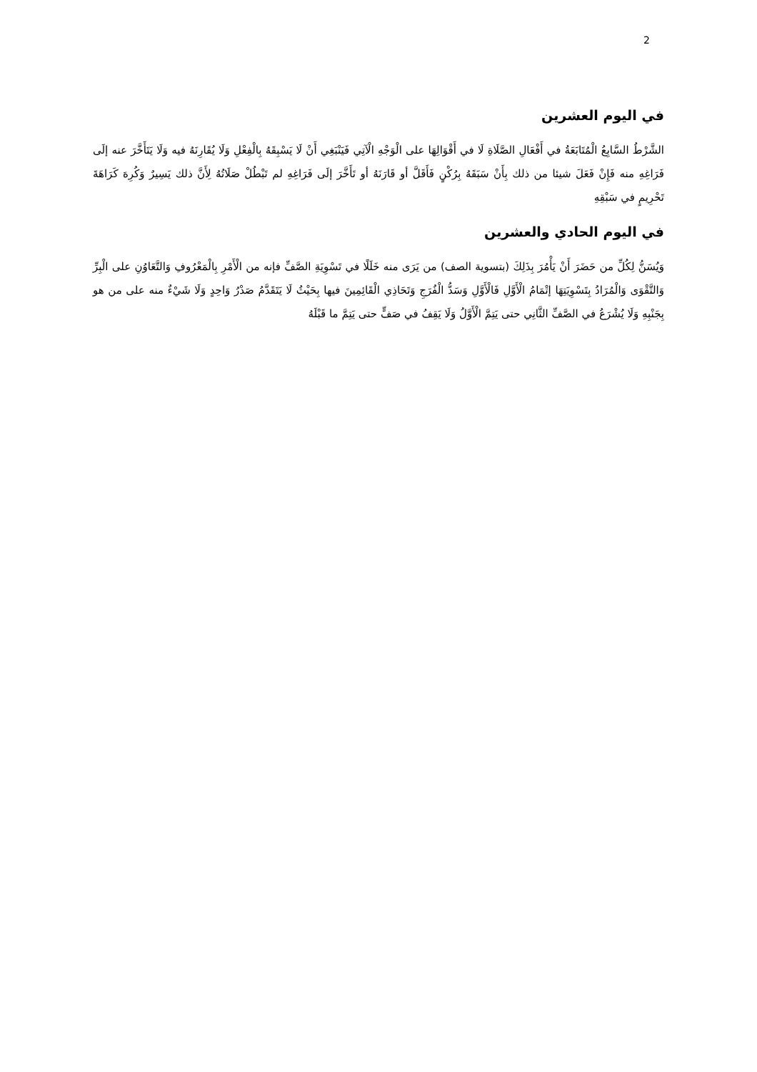2
في اليوم العشرين
الشَّرْطُ السَّابِعُ الْمُتَابَعَةُ في أَفْعَالِ الصَّلَاةِ لَا في أَقْوَالِهَا على الْوَجْهِ الْآتِي فَيَنْبَغِي أَنْ لَا يَسْبِقَهُ بِالْفِعْلِ وَلَا يُقَارِنَهُ فيه وَلَا يَتَأَخَّرَ عنه إلَى فَرَاغِهِ منه فَإِنْ فَعَلَ شيئا من ذلك بِأَنْ سَبَقَهُ بِرُكْنٍ فَأَقَلَّ أو قَارَنَهُ أو تَأَخَّرَ إلَى فَرَاغِهِ لم تَبْطُلْ صَلَاتُهُ لِأَنَّ ذلك يَسِيرٌ وَكُرِهَ كَرَاهَةَ تَحْرِيمٍ في سَبْقِهِ
في اليوم الحادي والعشرين
وَيُسَنُّ لِكُلِّ من حَضَرَ أَنْ يَأْمُرَ بِذَلِكَ (بتسوية الصف) من يَرَى منه خَلَلًا في تَسْوِيَةِ الصَّفِّ فإنه من الْأَمْرِ بِالْمَعْرُوفِ وَالتَّعَاوُنِ على الْبِرِّ وَالتَّقْوَى وَالْمُرَادُ بِتَسْوِيَتِهَا إتْمَامُ الْأَوَّلِ فَالْأَوَّلِ وَسَدُّ الْفُرَجِ وَتَحَاذِي الْقَائِمِينَ فيها بِحَيْثُ لَا يَتَقَدَّمُ صَدْرُ وَاحِدٍ وَلَا شَيْءٌ منه على من هو بِجَنْبِهِ وَلَا يُشْرَعُ في الصَّفِّ الثَّانِي حتى يَتِمَّ الْأَوَّلُ وَلَا يَقِفُ في صَفٍّ حتى يَتِمَّ ما قَبْلَهُ